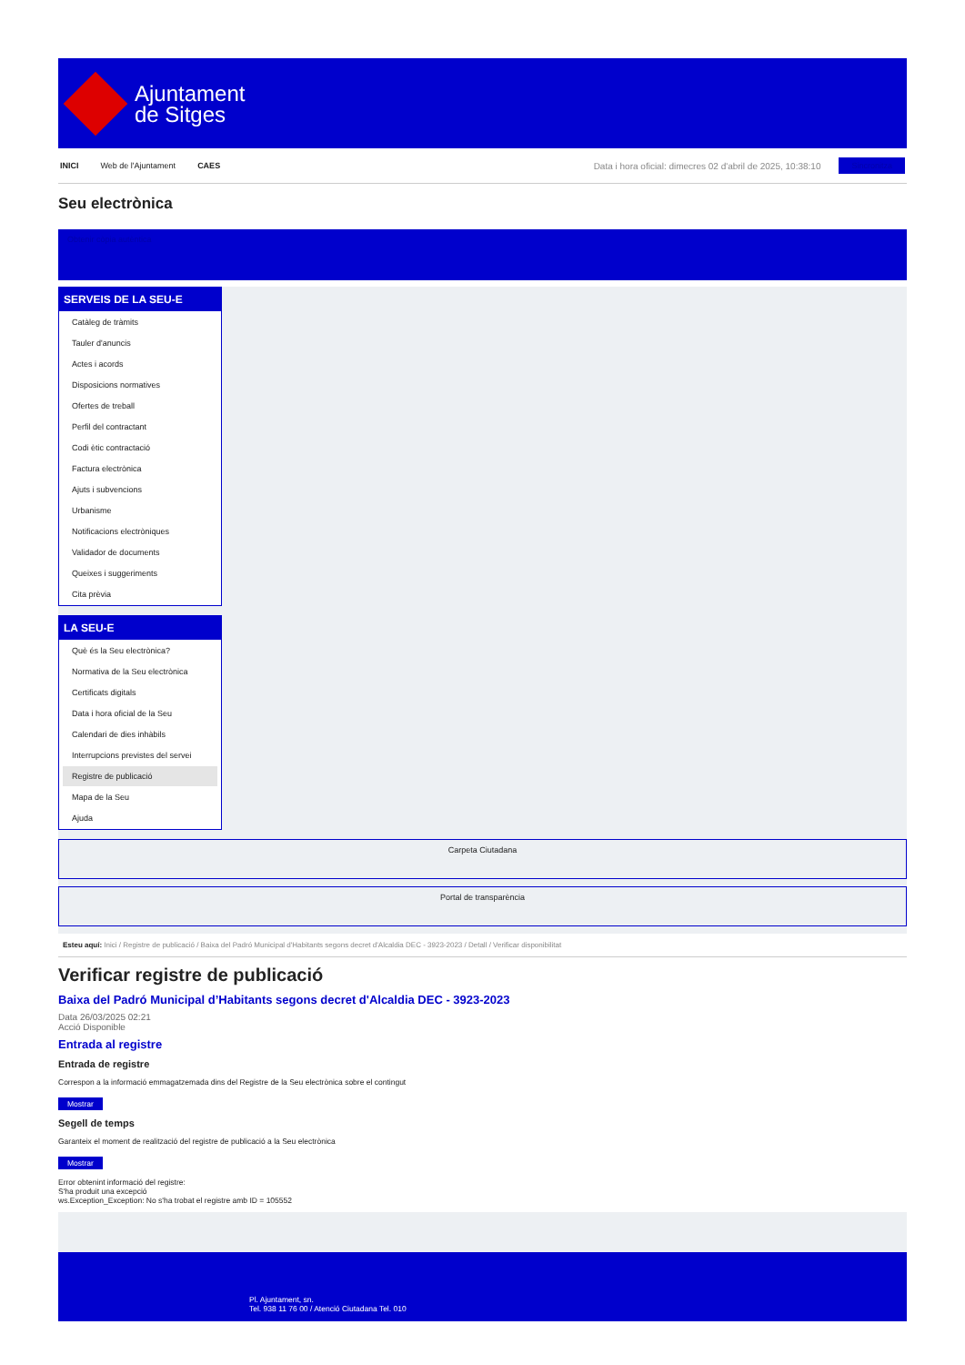Ajuntament
de Sitges
INICI Web de l'Ajuntament CAES Data i hora oficial: dimecres 02 d'abril de 2025, 10:38:10 Sincronitza
Seu electrònica
Obtenir còpia autèntica
SERVEIS DE LA SEU-E
Catàleg de tràmits
Tauler d'anuncis
Actes i acords
Disposicions normatives
Ofertes de treball
Perfil del contractant
Codi ètic contractació
Factura electrònica
Ajuts i subvencions
Urbanisme
Notificacions electròniques
Validador de documents
Queixes i suggeriments
Cita prèvia
LA SEU-E
Què és la Seu electrònica?
Normativa de la Seu electrònica
Certificats digitals
Data i hora oficial de la Seu
Calendari de dies inhàbils
Interrupcions previstes del servei
Registre de publicació
Mapa de la Seu
Ajuda
Carpeta Ciutadana
Portal de transparència
Esteu aquí: Inici / Registre de publicació / Baixa del Padró Municipal d'Habitants segons decret d'Alcaldia DEC - 3923-2023 / Detall / Verificar disponibilitat
Verificar registre de publicació
Baixa del Padró Municipal d’Habitants segons decret d'Alcaldia DEC - 3923-2023
Data 26/03/2025 02:21
Acció Disponible
Entrada al registre
Entrada de registre
Correspon a la informació emmagatzemada dins del Registre de la Seu electrònica sobre el contingut
Mostrar
Segell de temps
Garanteix el moment de realització del registre de publicació a la Seu electrònica
Mostrar
Error obtenint informació del registre:
S'ha produit una excepció
ws.Exception_Exception: No s'ha trobat el registre amb ID = 105552
Pl. Ajuntament, sn.
Tel. 938 11 76 00 / Atenció Ciutadana Tel. 010